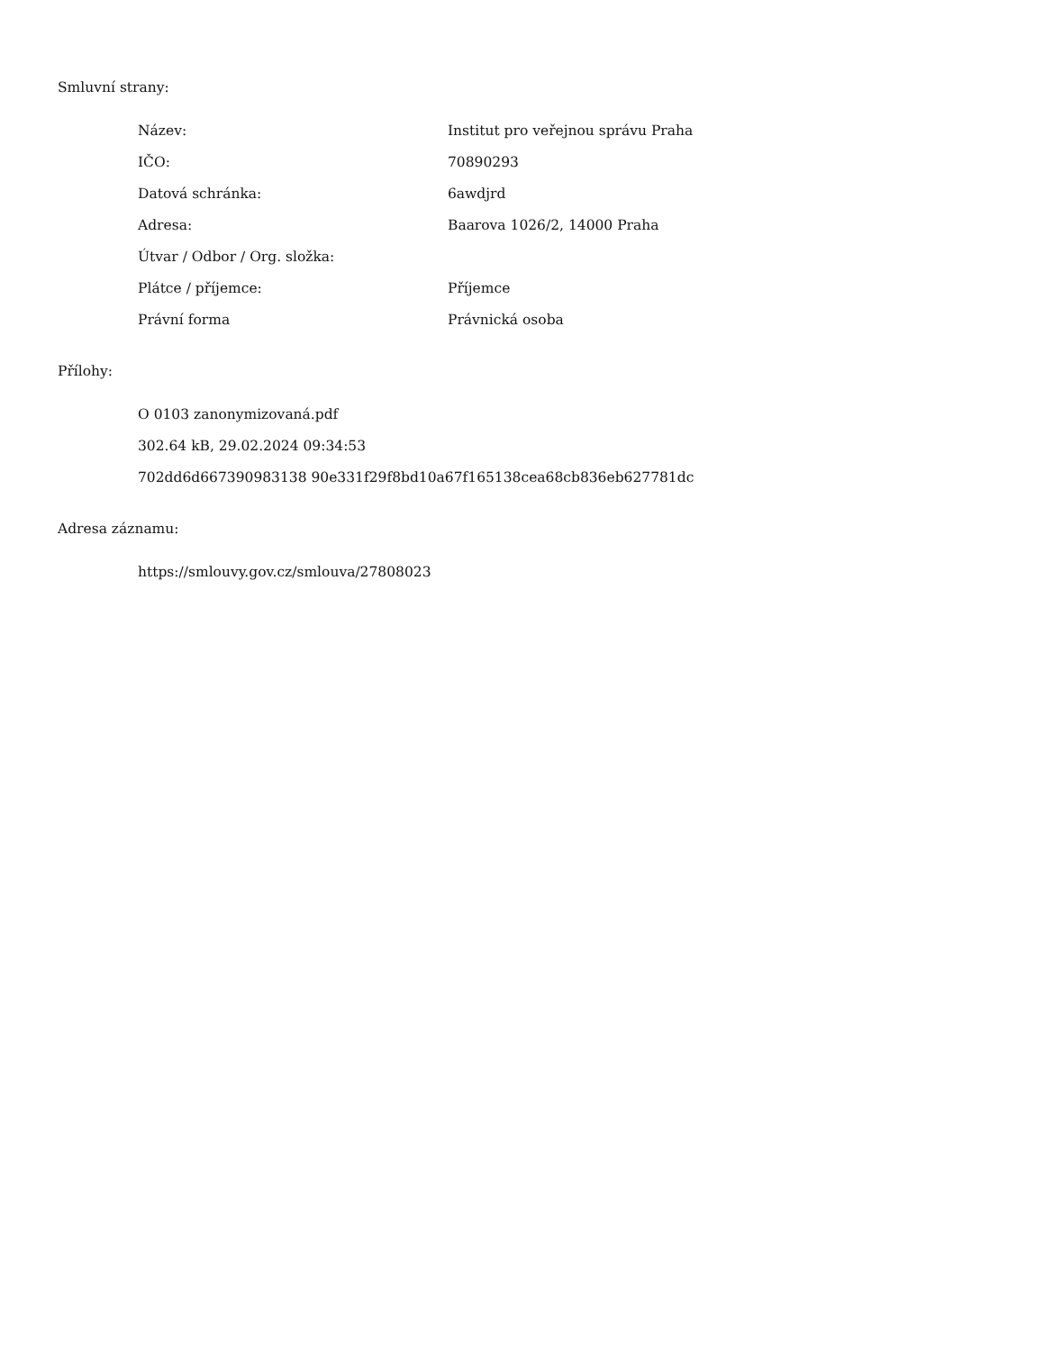Smluvní strany:
| Název: | Institut pro veřejnou správu Praha |
| IČO: | 70890293 |
| Datová schránka: | 6awdjrd |
| Adresa: | Baarova 1026/2, 14000 Praha |
| Útvar / Odbor / Org. složka: | |
| Plátce / příjemce: | Příjemce |
| Právní forma | Právnická osoba |
Přílohy:
O 0103 zanonymizovaná.pdf
302.64 kB, 29.02.2024 09:34:53
702dd6d667390983138 90e331f29f8bd10a67f165138cea68cb836eb627781dc
Adresa záznamu:
https://smlouvy.gov.cz/smlouva/27808023